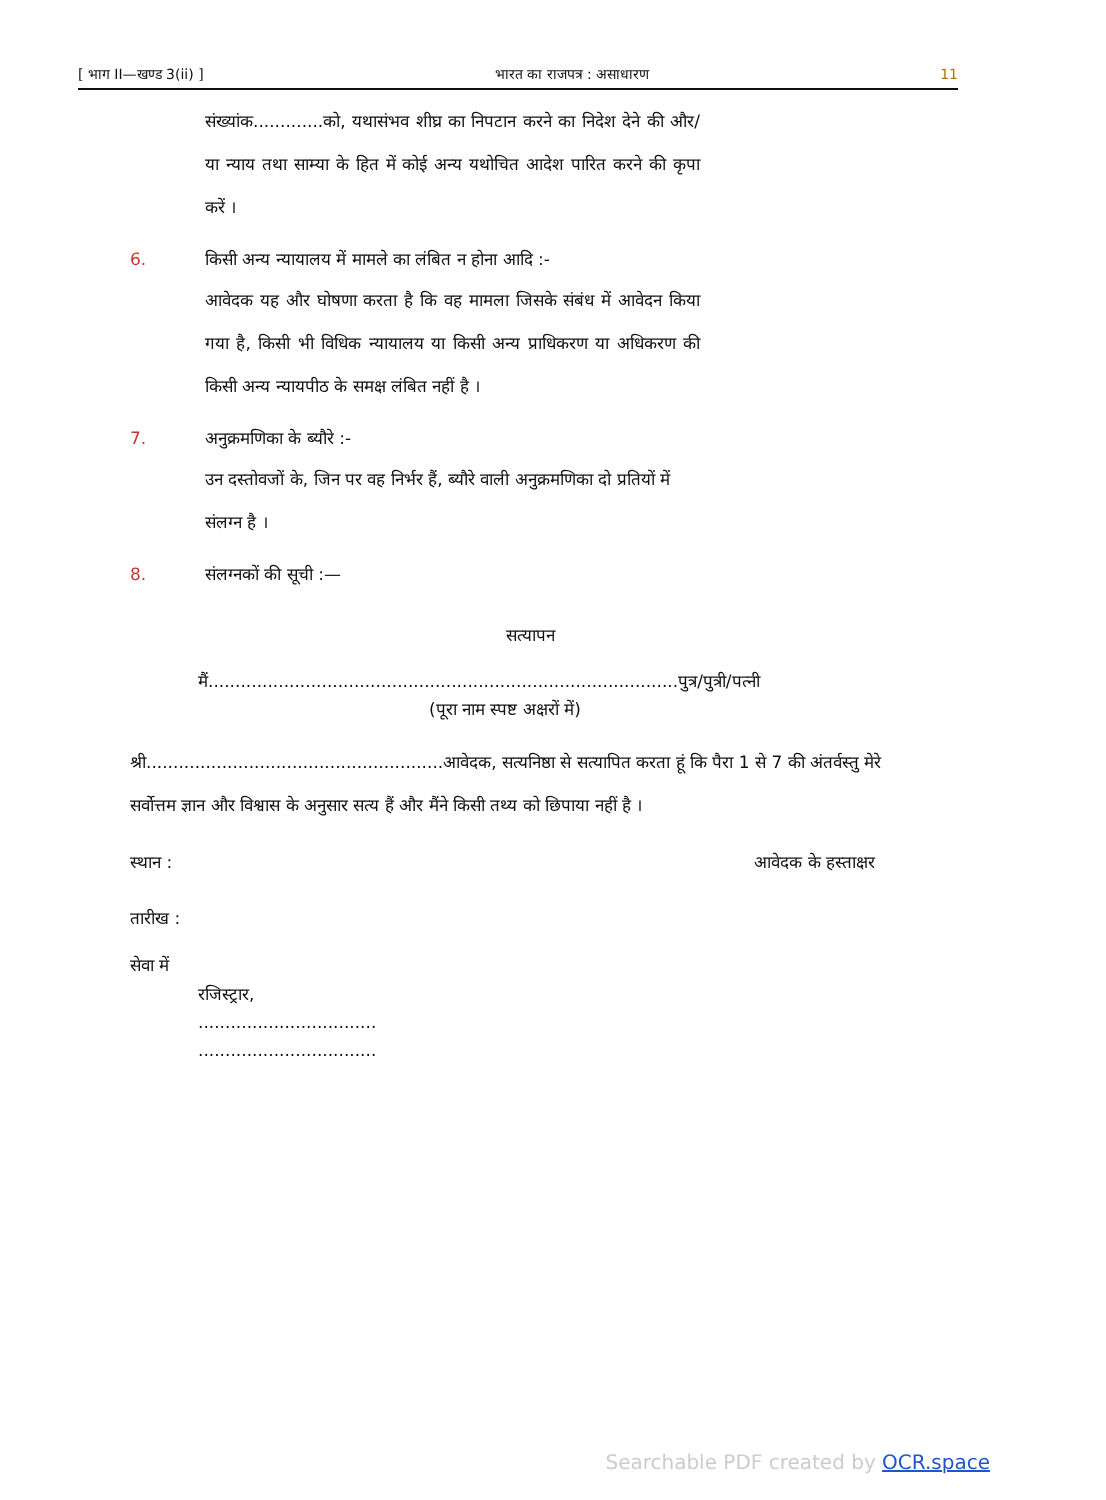[ भाग II—खण्ड 3(ii) ] भारत का राजपत्र : असाधारण 11
संख्यांक.............को, यथासंभव शीघ्र का निपटान करने का निदेश देने की और/या न्याय तथा साम्या के हित में कोई अन्य यथोचित आदेश पारित करने की कृपा करें ।
6. किसी अन्य न्यायालय में मामले का लंबित न होना आदि :-
आवेदक यह और घोषणा करता है कि वह मामला जिसके संबंध में आवेदन किया गया है, किसी भी विधिक न्यायालय या किसी अन्य प्राधिकरण या अधिकरण की किसी अन्य न्यायपीठ के समक्ष लंबित नहीं है ।
7. अनुक्रमणिका के ब्यौरे :-
उन दस्तोवजों के, जिन पर वह निर्भर हैं, ब्यौरे वाली अनुक्रमणिका दो प्रतियों में संलग्न है ।
8. संलग्नकों की सूची :—
सत्यापन
मैं.......................................................................................पुत्र/पुत्री/पत्नी
(पूरा नाम स्पष्ट अक्षरों में)
श्री.......................................................आवेदक, सत्यनिष्ठा से सत्यापित करता हूं कि पैरा 1 से 7 की अंतर्वस्तु मेरे सर्वोत्तम ज्ञान और विश्वास के अनुसार सत्य हैं और मैंने किसी तथ्य को छिपाया नहीं है ।
स्थान : आवेदक के हस्ताक्षर
तारीख :
सेवा में
रजिस्ट्रार,
.................................
.................................
Searchable PDF created by OCR.space